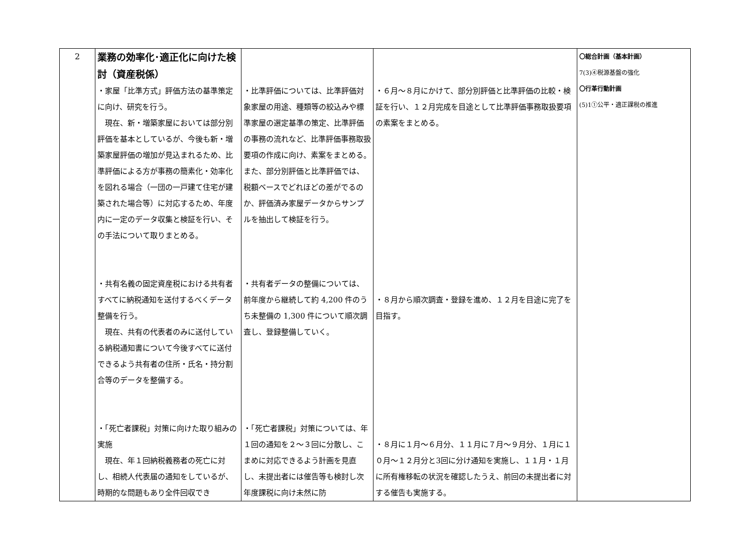| 2 | 業務の効率化･適正化に向けた検討（資産税係） ・家屋「比準方式」評価方法の基準策定に向け、研究を行う。 現在、新・増築家屋においては部分別評価を基本としているが、今後も新・増築家屋評価の増加が見込まれるため、比準評価による方が事務の簡素化・効率化を図れる場合（一団の一戸建て住宅が建築された場合等）に対応するため、年度内に一定のデータ収集と検証を行い、その手法について取りまとめる。 ・共有名義の固定資産税における共有者すべてに納税通知を送付するべくデータ整備を行う。 現在、共有の代表者のみに送付している納税通知書について今後すべてに送付できるよう共有者の住所・氏名・持分割合等のデータを整備する。 ・「死亡者課税」対策に向けた取り組みの実施 現在、年１回納税義務者の死亡に対し、相続人代表届の通知をしているが、時期的な問題もあり全件回収でき | ・比準評価については、比準評価対象家屋の用途、種類等の絞込みや標準家屋の選定基準の策定、比準評価の事務の流れなど、比準評価事務取扱要項の作成に向け、素案をまとめる。 また、部分別評価と比準評価では、税額ベースでどれほどの差がでるのか、評価済み家屋データからサンプルを抽出して検証を行う。 ・共有者データの整備については、前年度から継続して約 4,200 件のうち未整備の 1,300 件について順次調査し、登録整備していく。 ・「死亡者課税」対策については、年１回の通知を２～３回に分散し、こまめに対応できるよう計画を見直し、未提出者には催告等も検討し次年度課税に向け未然に防 | ・６月～８月にかけて、部分別評価と比準評価の比較・検証を行い、１２月完成を目途として比準評価事務取扱要項の素案をまとめる。 ・８月から順次調査・登録を進め、１２月を目途に完了を目指す。 ・８月に１月～６月分、１１月に７月～９月分、１月に１０月～１２月分と3回に分け通知を実施し、１１月・１月に所有権移転の状況を確認したうえ、前回の未提出者に対する催告も実施する。 | 〇総合計画（基本計画） 7(3)④税源基盤の強化 〇行革行動計画 (5)1①公平・適正課税の推進 |